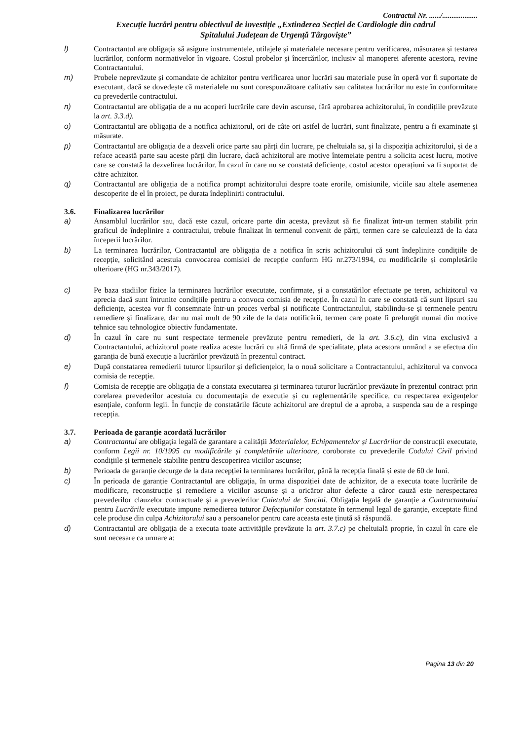Contractul Nr. ....../...................
Execuție lucrări pentru obiectivul de investiție „Extinderea Secției de Cardiologie din cadrul
Spitalului Județean de Urgență Târgoviște”
l) Contractantul are obligația să asigure instrumentele, utilajele și materialele necesare pentru verificarea, măsurarea și testarea lucrărilor, conform normativelor în vigoare. Costul probelor și încercărilor, inclusiv al manoperei aferente acestora, revine Contractantului.
m) Probele neprevăzute și comandate de achizitor pentru verificarea unor lucrări sau materiale puse în operă vor fi suportate de executant, dacă se dovedește că materialele nu sunt corespunzătoare calitativ sau calitatea lucrărilor nu este în conformitate cu prevederile contractului.
n) Contractantul are obligația de a nu acoperi lucrările care devin ascunse, fără aprobarea achizitorului, în condițiile prevăzute la art. 3.3.d).
o) Contractantul are obligația de a notifica achizitorul, ori de câte ori astfel de lucrări, sunt finalizate, pentru a fi examinate și măsurate.
p) Contractantul are obligația de a dezveli orice parte sau părți din lucrare, pe cheltuiala sa, și la dispoziția achizitorului, și de a reface această parte sau aceste părți din lucrare, dacă achizitorul are motive întemeiate pentru a solicita acest lucru, motive care se constată la dezvelirea lucrărilor. În cazul în care nu se constată deficiențe, costul acestor operațiuni va fi suportat de către achizitor.
q) Contractantul are obligația de a notifica prompt achizitorului despre toate erorile, omisiunile, viciile sau altele asemenea descoperite de el în proiect, pe durata îndeplinirii contractului.
3.6. Finalizarea lucrărilor
a) Ansamblul lucrărilor sau, dacă este cazul, oricare parte din acesta, prevăzut să fie finalizat într-un termen stabilit prin graficul de îndeplinire a contractului, trebuie finalizat în termenul convenit de părți, termen care se calculează de la data începerii lucrărilor.
b) La terminarea lucrărilor, Contractantul are obligația de a notifica în scris achizitorului că sunt îndeplinite condițiile de recepție, solicitând acestuia convocarea comisiei de recepție conform HG nr.273/1994, cu modificările și completările ulterioare (HG nr.343/2017).
c) Pe baza stadiilor fizice la terminarea lucrărilor executate, confirmate, și a constatărilor efectuate pe teren, achizitorul va aprecia dacă sunt întrunite condițiile pentru a convoca comisia de recepție. În cazul în care se constată că sunt lipsuri sau deficiențe, acestea vor fi consemnate într-un proces verbal și notificate Contractantului, stabilindu-se și termenele pentru remediere și finalizare, dar nu mai mult de 90 zile de la data notificării, termen care poate fi prelungit numai din motive tehnice sau tehnologice obiectiv fundamentate.
d) În cazul în care nu sunt respectate termenele prevăzute pentru remedieri, de la art. 3.6.c), din vina exclusivă a Contractantului, achizitorul poate realiza aceste lucrări cu altă firmă de specialitate, plata acestora urmând a se efectua din garanția de bună execuție a lucrărilor prevăzută în prezentul contract.
e) După constatarea remedierii tuturor lipsurilor și deficiențelor, la o nouă solicitare a Contractantului, achizitorul va convoca comisia de recepție.
f) Comisia de recepție are obligația de a constata executarea și terminarea tuturor lucrărilor prevăzute în prezentul contract prin corelarea prevederilor acestuia cu documentația de execuție și cu reglementările specifice, cu respectarea exigențelor esențiale, conform legii. În funcție de constatările făcute achizitorul are dreptul de a aproba, a suspenda sau de a respinge recepția.
3.7. Perioada de garanție acordată lucrărilor
a) Contractantul are obligația legală de garantare a calității Materialelor, Echipamentelor și Lucrărilor de construcții executate, conform Legii nr. 10/1995 cu modificările și completările ulterioare, coroborate cu prevederile Codului Civil privind condițiile și termenele stabilite pentru descoperirea viciilor ascunse;
b) Perioada de garanție decurge de la data recepției la terminarea lucrărilor, până la recepția finală și este de 60 de luni.
c) În perioada de garanție Contractantul are obligația, în urma dispoziției date de achizitor, de a executa toate lucrările de modificare, reconstrucție și remediere a viciilor ascunse și a oricăror altor defecte a căror cauză este nerespectarea prevederilor clauzelor contractuale și a prevederilor Caietului de Sarcini. Obligația legală de garanție a Contractantului pentru Lucrările executate impune remedierea tuturor Defecțiunilor constatate în termenul legal de garanție, exceptate fiind cele produse din culpa Achizitorului sau a persoanelor pentru care aceasta este ținută să răspundă.
d) Contractantul are obligația de a executa toate activitățile prevăzute la art. 3.7.c) pe cheltuială proprie, în cazul în care ele sunt necesare ca urmare a:
Pagina 13 din 20